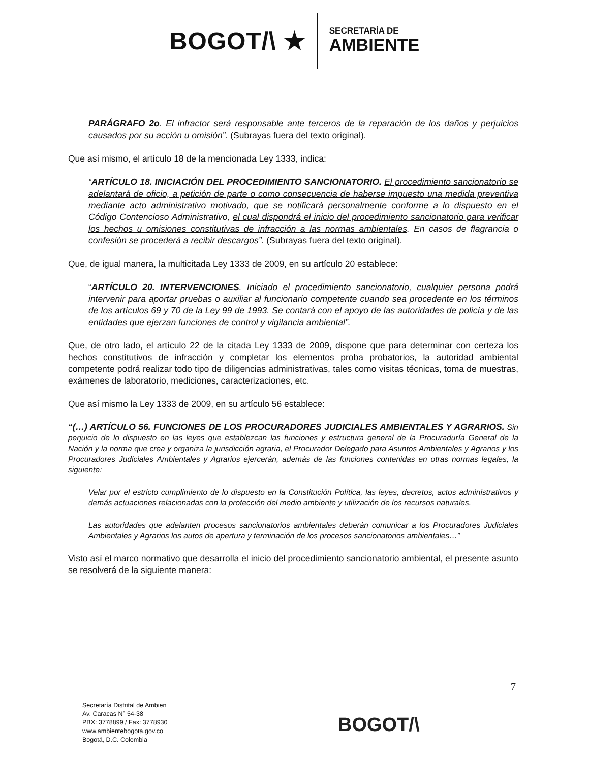BOGOT/\ ★
SECRETARÍA DE
AMBIENTE
PARÁGRAFO 2o. El infractor será responsable ante terceros de la reparación de los daños y perjuicios causados por su acción u omisión”. (Subrayas fuera del texto original).
Que así mismo, el artículo 18 de la mencionada Ley 1333, indica:
“ARTÍCULO 18. INICIACIÓN DEL PROCEDIMIENTO SANCIONATORIO. El procedimiento sancionatorio se adelantará de oficio, a petición de parte o como consecuencia de haberse impuesto una medida preventiva mediante acto administrativo motivado, que se notificará personalmente conforme a lo dispuesto en el Código Contencioso Administrativo, el cual dispondrá el inicio del procedimiento sancionatorio para verificar los hechos u omisiones constitutivas de infracción a las normas ambientales. En casos de flagrancia o confesión se procederá a recibir descargos”. (Subrayas fuera del texto original).
Que, de igual manera, la multicitada Ley 1333 de 2009, en su artículo 20 establece:
“ARTÍCULO 20. INTERVENCIONES. Iniciado el procedimiento sancionatorio, cualquier persona podrá intervenir para aportar pruebas o auxiliar al funcionario competente cuando sea procedente en los términos de los artículos 69 y 70 de la Ley 99 de 1993. Se contará con el apoyo de las autoridades de policía y de las entidades que ejerzan funciones de control y vigilancia ambiental”.
Que, de otro lado, el artículo 22 de la citada Ley 1333 de 2009, dispone que para determinar con certeza los hechos constitutivos de infracción y completar los elementos proba probatorios, la autoridad ambiental competente podrá realizar todo tipo de diligencias administrativas, tales como visitas técnicas, toma de muestras, exámenes de laboratorio, mediciones, caracterizaciones, etc.
Que así mismo la Ley 1333 de 2009, en su artículo 56 establece:
“(…) ARTÍCULO 56. FUNCIONES DE LOS PROCURADORES JUDICIALES AMBIENTALES Y AGRARIOS. Sin perjuicio de lo dispuesto en las leyes que establezcan las funciones y estructura general de la Procuraduría General de la Nación y la norma que crea y organiza la jurisdicción agraria, el Procurador Delegado para Asuntos Ambientales y Agrarios y los Procuradores Judiciales Ambientales y Agrarios ejercerán, además de las funciones contenidas en otras normas legales, la siguiente:
Velar por el estricto cumplimiento de lo dispuesto en la Constitución Política, las leyes, decretos, actos administrativos y demás actuaciones relacionadas con la protección del medio ambiente y utilización de los recursos naturales.
Las autoridades que adelanten procesos sancionatorios ambientales deberán comunicar a los Procuradores Judiciales Ambientales y Agrarios los autos de apertura y terminación de los procesos sancionatorios ambientales…”
Visto así el marco normativo que desarrolla el inicio del procedimiento sancionatorio ambiental, el presente asunto se resolverá de la siguiente manera:
7
Secretaría Distrital de Ambien
Av. Caracas N° 54-38
PBX: 3778899 / Fax: 3778930
www.ambientebogota.gov.co
Bogotá, D.C. Colombia
BOGOT/\